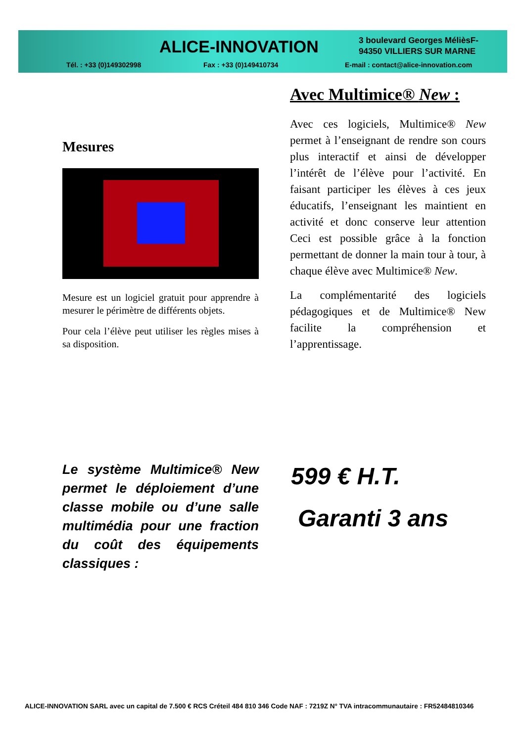ALICE-INNOVATION
3 boulevard Georges MélièsF-
94350 VILLIERS SUR MARNE
Tél. : +33 (0)149302998 Fax : +33 (0)149410734
E-mail : contact@alice-innovation.com
Mesures
Mesure est un logiciel gratuit pour apprendre à mesurer le périmètre de différents objets.
Pour cela l’élève peut utiliser les règles mises à sa disposition.
Avec Multimice® New :
Avec ces logiciels, Multimice® New permet à l’enseignant de rendre son cours plus interactif et ainsi de développer l’intérêt de l’élève pour l’activité. En faisant participer les élèves à ces jeux éducatifs, l’enseignant les maintient en activité et donc conserve leur attention Ceci est possible grâce à la fonction permettant de donner la main tour à tour, à chaque élève avec Multimice® New.
La complémentarité des logiciels pédagogiques et de Multimice® New facilite la compréhension et l’apprentissage.
Le système Multimice® New permet le déploiement d’une classe mobile ou d’une salle multimédia pour une fraction du coût des équipements classiques :
599 € H.T.
Garanti 3 ans
ALICE-INNOVATION SARL avec un capital de 7.500 € RCS Créteil 484 810 346 Code NAF : 7219Z N° TVA intracommunautaire : FR52484810346